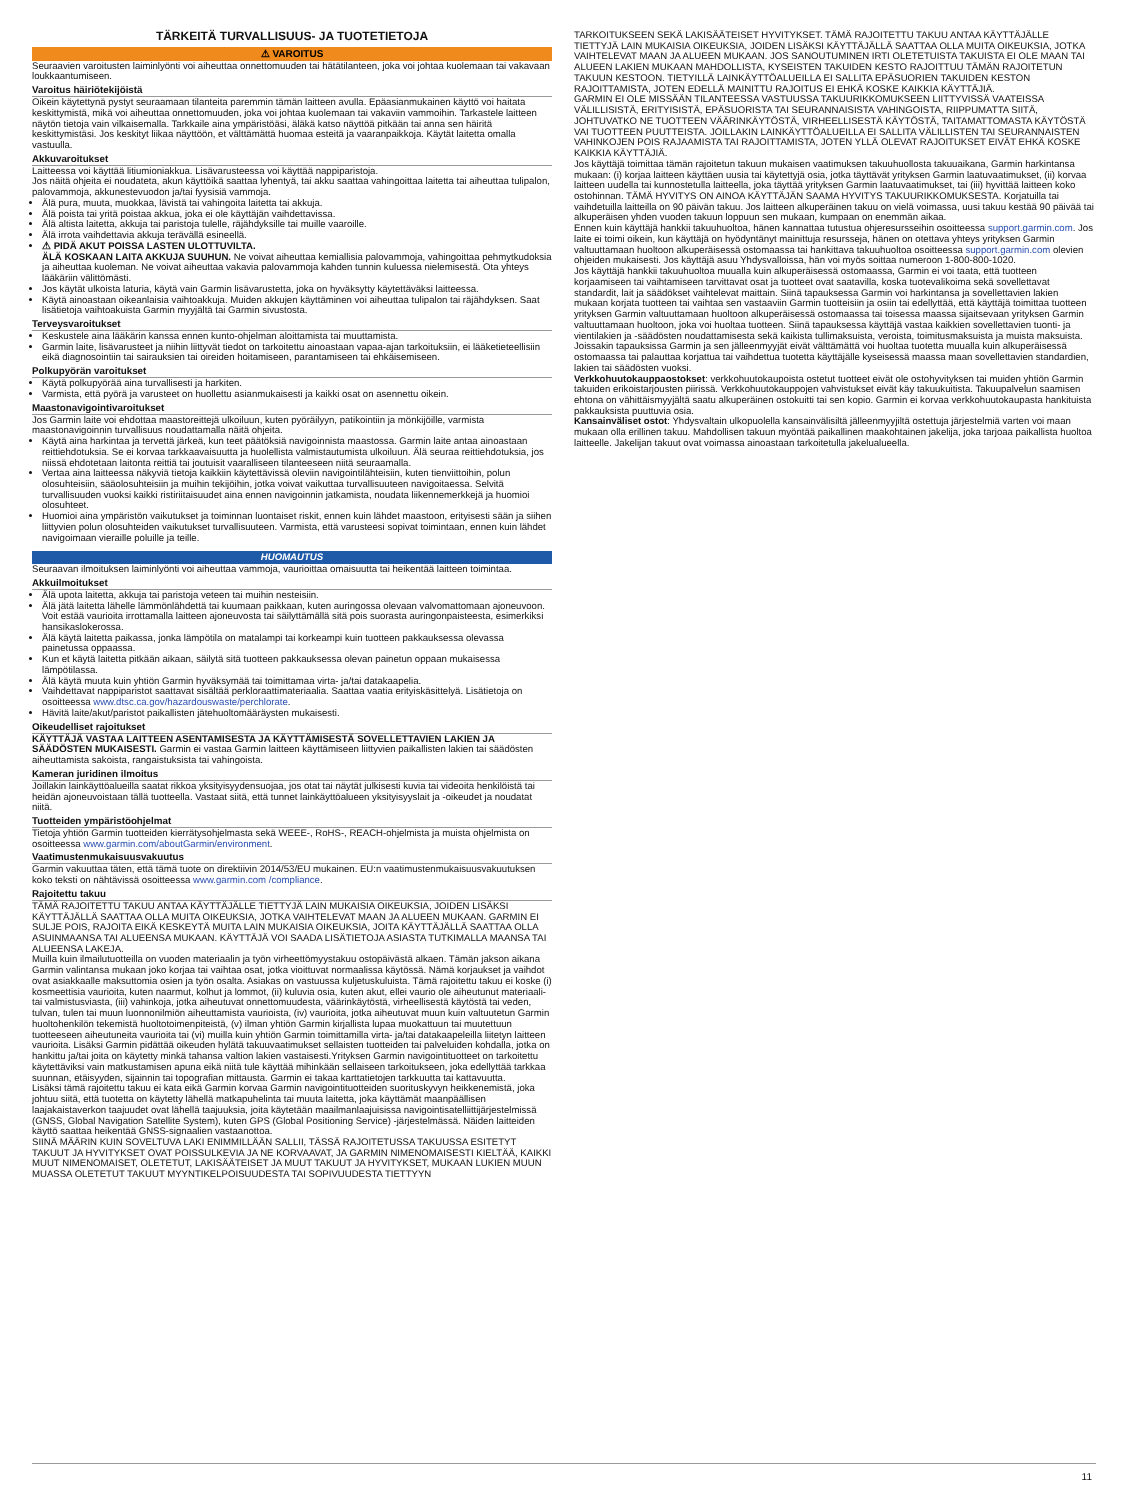TÄRKEITÄ TURVALLISUUS- JA TUOTETIETOJA
⚠ VAROITUS
Seuraavien varoitusten laiminlyönti voi aiheuttaa onnettomuuden tai hätätilanteen, joka voi johtaa kuolemaan tai vakavaan loukkaantumiseen.
Varoitus häiriötekijöistä
Oikein käytettynä pystyt seuraamaan tilanteita paremmin tämän laitteen avulla. Epäasianmukainen käyttö voi haitata keskittymistä, mikä voi aiheuttaa onnettomuuden, joka voi johtaa kuolemaan tai vakaviin vammoihin. Tarkastele laitteen näytön tietoja vain vilkaisemalla. Tarkkaile aina ympäristöäsi, äläkä katso näyttöä pitkään tai anna sen häiritä keskittymistäsi. Jos keskityt liikaa näyttöön, et välttämättä huomaa esteitä ja vaaranpaikkoja. Käytät laitetta omalla vastuulla.
Akkuvaroitukset
Laitteessa voi käyttää litiumioniakkua. Lisävarusteessa voi käyttää nappiparistoja.
Jos näitä ohjeita ei noudateta, akun käyttöikä saattaa lyhentyä, tai akku saattaa vahingoittaa laitetta tai aiheuttaa tulipalon, palovammoja, akkunestevuodon ja/tai fyysisiä vammoja.
Älä pura, muuta, muokkaa, lävistä tai vahingoita laitetta tai akkuja.
Älä poista tai yritä poistaa akkua, joka ei ole käyttäjän vaihdettavissa.
Älä altista laitetta, akkuja tai paristoja tulelle, räjähdyksille tai muille vaaroille.
Älä irrota vaihdettavia akkuja terävällä esineellä.
⚠ PIDÄ AKUT POISSA LASTEN ULOTTUVILTA.
ÄLÄ KOSKAAN LAITA AKKUJA SUUHUN. Ne voivat aiheuttaa kemiallisia palovammoja, vahingoittaa pehmytkudoksia ja aiheuttaa kuoleman. Ne voivat aiheuttaa vakavia palovammoja kahden tunnin kuluessa nielemisestä. Ota yhteys lääkäriin välittömästi.
Jos käytät ulkoista laturia, käytä vain Garmin lisävarustetta, joka on hyväksytty käytettäväksi laitteessa.
Käytä ainoastaan oikeanlaisia vaihtoakkuja. Muiden akkujen käyttäminen voi aiheuttaa tulipalon tai räjähdyksen. Saat lisätietoja vaihtoakuista Garmin myyjältä tai Garmin sivustosta.
Terveysvaroitukset
Keskustele aina lääkärin kanssa ennen kunto-ohjelman aloittamista tai muuttamista.
Garmin laite, lisävarusteet ja niihin liittyvät tiedot on tarkoitettu ainoastaan vapaa-ajan tarkoituksiin, ei lääketieteellisiin eikä diagnosointiin tai sairauksien tai oireiden hoitamiseen, parantamiseen tai ehkäisemiseen.
Polkupyörän varoitukset
Käytä polkupyörää aina turvallisesti ja harkiten.
Varmista, että pyörä ja varusteet on huollettu asianmukaisesti ja kaikki osat on asennettu oikein.
Maastonavigointivaroitukset
Jos Garmin laite voi ehdottaa maastoreittejä ulkoiluun, kuten pyöräilyyn, patikointiin ja mönkijöille, varmista maastonavigoinnin turvallisuus noudattamalla näitä ohjeita.
Käytä aina harkintaa ja tervettä järkeä, kun teet päätöksiä navigoinnista maastossa. Garmin laite antaa ainoastaan reittiehdotuksia. Se ei korvaa tarkkaavaisuutta ja huolellista valmistautumista ulkoiluun. Älä seuraa reittiehdotuksia, jos niissä ehdotetaan laitonta reittiä tai joutuisit vaaralliseen tilanteeseen niitä seuraamalla.
Vertaa aina laitteessa näkyviä tietoja kaikkiin käytettävissä oleviin navigointilähteisiin, kuten tienviittoihin, polun olosuhteisiin, sääolosuhteisiin ja muihin tekijöihin, jotka voivat vaikuttaa turvallisuuteen navigoitaessa. Selvitä turvallisuuden vuoksi kaikki ristiriitaisuudet aina ennen navigoinnin jatkamista, noudata liikennemerkkejä ja huomioi olosuhteet.
Huomioi aina ympäristön vaikutukset ja toiminnan luontaiset riskit, ennen kuin lähdet maastoon, erityisesti sään ja siihen liittyvien polun olosuhteiden vaikutukset turvallisuuteen. Varmista, että varusteesi sopivat toimintaan, ennen kuin lähdet navigoimaan vieraille poluille ja teille.
HUOMAUTUS
Seuraavan ilmoituksen laiminlyönti voi aiheuttaa vammoja, vaurioittaa omaisuutta tai heikentää laitteen toimintaa.
Akkuilmoitukset
Älä upota laitetta, akkuja tai paristoja veteen tai muihin nesteisiin.
Älä jätä laitetta lähelle lämmönlähdettä tai kuumaan paikkaan, kuten auringossa olevaan valvomattomaan ajoneuvoon. Voit estää vaurioita irrottamalla laitteen ajoneuvosta tai säilyttämällä sitä pois suorasta auringonpaisteesta, esimerkiksi hansikaslokerossa.
Älä käytä laitetta paikassa, jonka lämpötila on matalampi tai korkeampi kuin tuotteen pakkauksessa olevassa painetussa oppaassa.
Kun et käytä laitetta pitkään aikaan, säilytä sitä tuotteen pakkauksessa olevan painetun oppaan mukaisessa lämpötilassa.
Älä käytä muuta kuin yhtiön Garmin hyväksymää tai toimittamaa virta- ja/tai datakaapelia.
Vaihdettavat nappiparistot saattavat sisältää perkloraattimateriaalia. Saattaa vaatia erityiskäsittelyä. Lisätietoja on osoitteessa www.dtsc.ca.gov/hazardouswaste/perchlorate.
Hävitä laite/akut/paristot paikallisten jätehuoltomääräysten mukaisesti.
Oikeudelliset rajoitukset
KÄYTTÄJÄ VASTAA LAITTEEN ASENTAMISESTA JA KÄYTTÄMISESTÄ SOVELLETTAVIEN LAKIEN JA SÄÄDÖSTEN MUKAISESTI. Garmin ei vastaa Garmin laitteen käyttämiseen liittyvien paikallisten lakien tai säädösten aiheuttamista sakoista, rangaistuksista tai vahingoista.
Kameran juridinen ilmoitus
Joillakin lainkäyttöalueilla saatat rikkoa yksityisyydensuojaa, jos otat tai näytät julkisesti kuvia tai videoita henkilöistä tai heidän ajoneuvoistaan tällä tuotteella. Vastaat siitä, että tunnet lainkäyttöalueen yksityisyyslait ja -oikeudet ja noudatat niitä.
Tuotteiden ympäristöohjelmat
Tietoja yhtiön Garmin tuotteiden kierrätysohjelmasta sekä WEEE-, RoHS-, REACH-ohjelmista ja muista ohjelmista on osoitteessa www.garmin.com/aboutGarmin/environment.
Vaatimustenmukaisuusvakuutus
Garmin vakuuttaa täten, että tämä tuote on direktiivin 2014/53/EU mukainen. EU:n vaatimustenmukaisuusvakuutuksen koko teksti on nähtävissä osoitteessa www.garmin.com /compliance.
Rajoitettu takuu
TÄMÄ RAJOITETTU TAKUU ANTAA KÄYTTÄJÄLLE TIETTYJÄ LAIN MUKAISIA OIKEUKSIA, JOIDEN LISÄKSI KÄYTTÄJÄLLÄ SAATTAA OLLA MUITA OIKEUKSIA, JOTKA VAIHTELEVAT MAAN JA ALUEEN MUKAAN. GARMIN EI SULJE POIS, RAJOITA EIKÄ KESKEYTÄ MUITA LAIN MUKAISIA OIKEUKSIA, JOITA KÄYTTÄJÄLLÄ SAATTAA OLLA ASUINMAANSA TAI ALUEENSA MUKAAN. KÄYTTÄJÄ VOI SAADA LISÄTIETOJA ASIASTA TUTKIMALLA MAANSA TAI ALUEENSA LAKEJA.
Muilla kuin ilmailutuotteilla on vuoden materiaalin ja työn virheettömyystakuu ostopäivästä alkaen. Tämän jakson aikana Garmin valintansa mukaan joko korjaa tai vaihtaa osat, jotka vioittuvat normaalissa käytössä. Nämä korjaukset ja vaihdot ovat asiakkaalle maksuttomia osien ja työn osalta. Asiakas on vastuussa kuljetuskuluista. Tämä rajoitettu takuu ei koske (i) kosmeettisia vaurioita, kuten naarmut, kolhut ja lommot, (ii) kuluvia osia, kuten akut, ellei vaurio ole aiheutunut materiaali- tai valmistusviasta, (iii) vahinkoja, jotka aiheutuvat onnettomuudesta, väärinkäytöstä, virheellisestä käytöstä tai veden, tulvan, tulen tai muun luonnonilmiön aiheuttamista vaurioista, (iv) vaurioita, jotka aiheutuvat muun kuin valtuutetun Garmin huoltohenkilön tekemistä huoltotoimenpiteistä, (v) ilman yhtiön Garmin kirjallista lupaa muokattuun tai muutettuun tuotteeseen aiheutuneita vaurioita tai (vi) muilla kuin yhtiön Garmin toimittamilla virta- ja/tai datakaapeleilla liitetyn laitteen vaurioita. Lisäksi Garmin pidättää oikeuden hylätä takuuvaatimukset sellaisten tuotteiden tai palveluiden kohdalla, jotka on hankittu ja/tai joita on käytetty minkä tahansa valtion lakien vastaisesti.Yrityksen Garmin navigointituotteet on tarkoitettu käytettäviksi vain matkustamisen apuna eikä niitä tule käyttää mihinkään sellaiseen tarkoitukseen, joka edellyttää tarkkaa suunnan, etäisyyden, sijainnin tai topografian mittausta. Garmin ei takaa karttatietojen tarkkuutta tai kattavuutta.
Lisäksi tämä rajoitettu takuu ei kata eikä Garmin korvaa Garmin navigointituotteiden suorituskyvyn heikkenemistä, joka johtuu siitä, että tuotetta on käytetty lähellä matkapuhelinta tai muuta laitetta, joka käyttämät maanpäällisen laajakaistaverkon taajuudet ovat lähellä taajuuksia, joita käytetään maailmanlaajuisissa navigointisatelliittijärjestelmissä (GNSS, Global Navigation Satellite System), kuten GPS (Global Positioning Service) -järjestelmässä. Näiden laitteiden käyttö saattaa heikentää GNSS-signaalien vastaanottoa.
SIINÄ MÄÄRIN KUIN SOVELTUVA LAKI ENIMMILLÄÄN SALLII, TÄSSÄ RAJOITETUSSA TAKUUSSA ESITETYT TAKUUT JA HYVITYKSET OVAT POISSULKEVIA JA NE KORVAAVAT, JA GARMIN NIMENOMAISESTI KIELTÄÄ, KAIKKI MUUT NIMENOMAISET, OLETETUT, LAKISÄÄTEISET JA MUUT TAKUUT JA HYVITYKSET, MUKAAN LUKIEN MUUN MUASSA OLETETUT TAKUUT MYYNTIKELPOISUUDESTA TAI SOPIVUUDESTA TIETTYYN
TARKOITUKSEEN SEKÄ LAKISÄÄTEISET HYVITYKSET. TÄMÄ RAJOITETTU TAKUU ANTAA KÄYTTÄJÄLLE TIETTYJÄ LAIN MUKAISIA OIKEUKSIA, JOIDEN LISÄKSI KÄYTTÄJÄLLÄ SAATTAA OLLA MUITA OIKEUKSIA, JOTKA VAIHTELEVAT MAAN JA ALUEEN MUKAAN. JOS SANOUTUMINEN IRTI OLETETUISTA TAKUISTA EI OLE MAAN TAI ALUEEN LAKIEN MUKAAN MAHDOLLISTA, KYSEISTEN TAKUIDEN KESTO RAJOITTUU TÄMÄN RAJOITETUN TAKUUN KESTOON. TIETYILLÄ LAINKÄYTTÖALUEILLA EI SALLITA EPÄSUORIEN TAKUIDEN KESTON RAJOITTAMISTA, JOTEN EDELLÄ MAINITTU RAJOITUS EI EHKÄ KOSKE KAIKKIA KÄYTTÄJIÄ.
GARMIN EI OLE MISSÄÄN TILANTEESSA VASTUUSSA TAKUURIKKOMUKSEEN LIITTYVISSÄ VAATEISSA VÄLILLISISTÄ, ERITYISISTÄ, EPÄSUORISTA TAI SEURANNAISISTA VAHINGOISTA, RIIPPUMATTA SIITÄ, JOHTUVATKO NE TUOTTEEN VÄÄRINKÄYTÖSTÄ, VIRHEELLISESTÄ KÄYTÖSTÄ, TAITAMATTOMASTA KÄYTÖSTÄ VAI TUOTTEEN PUUTTEISTA. JOILLAKIN LAINKÄYTTÖALUEILLA EI SALLITA VÄLILLISTEN TAI SEURANNAISTEN VAHINKOJEN POIS RAJAAMISTA TAI RAJOITTAMISTA, JOTEN YLLÄ OLEVAT RAJOITUKSET EIVÄT EHKÄ KOSKE KAIKKIA KÄYTTÄJIÄ.
Jos käyttäjä toimittaa tämän rajoitetun takuun mukaisen vaatimuksen takuuhuollosta takuuaikana, Garmin harkintansa mukaan: (i) korjaa laitteen käyttäen uusia tai käytettyjä osia, jotka täyttävät yrityksen Garmin laatuvaatimukset, (ii) korvaa laitteen uudella tai kunnostetulla laitteella, joka täyttää yrityksen Garmin laatuvaatimukset, tai (iii) hyvittää laitteen koko ostohinnan. TÄMÄ HYVITYS ON AINOA KÄYTTÄJÄN SAAMA HYVITYS TAKUURIKKOMUKSESTA. Korjatuilla tai vaihdetuilla laitteilla on 90 päivän takuu. Jos laitteen alkuperäinen takuu on vielä voimassa, uusi takuu kestää 90 päivää tai alkuperäisen yhden vuoden takuun loppuun sen mukaan, kumpaan on enemmän aikaa.
Ennen kuin käyttäjä hankkii takuuhuoltoa, hänen kannattaa tutustua ohjeresursseihin osoitteessa support.garmin.com. Jos laite ei toimi oikein, kun käyttäjä on hyödyntänyt mainittuja resursseja, hänen on otettava yhteys yrityksen Garmin valtuuttamaan huoltoon alkuperäisessä ostomaassa tai hankittava takuuhuoltoa osoitteessa support.garmin.com olevien ohjeiden mukaisesti. Jos käyttäjä asuu Yhdysvalloissa, hän voi myös soittaa numeroon 1-800-800-1020.
Jos käyttäjä hankkii takuuhuoltoa muualla kuin alkuperäisessä ostomaassa, Garmin ei voi taata, että tuotteen korjaamiseen tai vaihtamiseen tarvittavat osat ja tuotteet ovat saatavilla, koska tuotevalikoima sekä sovellettavat standardit, lait ja säädökset vaihtelevat maittain. Siinä tapauksessa Garmin voi harkintansa ja sovellettavien lakien mukaan korjata tuotteen tai vaihtaa sen vastaaviin Garmin tuotteisiin ja osiin tai edellyttää, että käyttäjä toimittaa tuotteen yrityksen Garmin valtuuttamaan huoltoon alkuperäisessä ostomaassa tai toisessa maassa sijaitsevaan yrityksen Garmin valtuuttamaan huoltoon, joka voi huoltaa tuotteen. Siinä tapauksessa käyttäjä vastaa kaikkien sovellettavien tuonti- ja vientilakien ja -säädösten noudattamisesta sekä kaikista tullimaksuista, veroista, toimitusmaksuista ja muista maksuista. Joissakin tapauksissa Garmin ja sen jälleenmyyjät eivät välttämättä voi huoltaa tuotetta muualla kuin alkuperäisessä ostomaassa tai palauttaa korjattua tai vaihdettua tuotetta käyttäjälle kyseisessä maassa maan sovellettavien standardien, lakien tai säädösten vuoksi.
Verkkohuutokauppaostokset: verkkohuutokaupoista ostetut tuotteet eivät ole ostohyvityksen tai muiden yhtiön Garmin takuiden erikoistarjousten piirissä. Verkkohuutokauppojen vahvistukset eivät käy takuukuitista. Takuupalvelun saamisen ehtona on vähittäismyyjältä saatu alkuperäinen ostokuitti tai sen kopio. Garmin ei korvaa verkkohuutokaupasta hankituista pakkauksista puuttuvia osia.
Kansainväliset ostot: Yhdysvaltain ulkopuolella kansainvälisiltä jälleenmyyjiltä ostettuja järjestelmiä varten voi maan mukaan olla erillinen takuu. Mahdollisen takuun myöntää paikallinen maakohtainen jakelija, joka tarjoaa paikallista huoltoa laitteelle. Jakelijan takuut ovat voimassa ainoastaan tarkoitetulla jakelualueella.
11